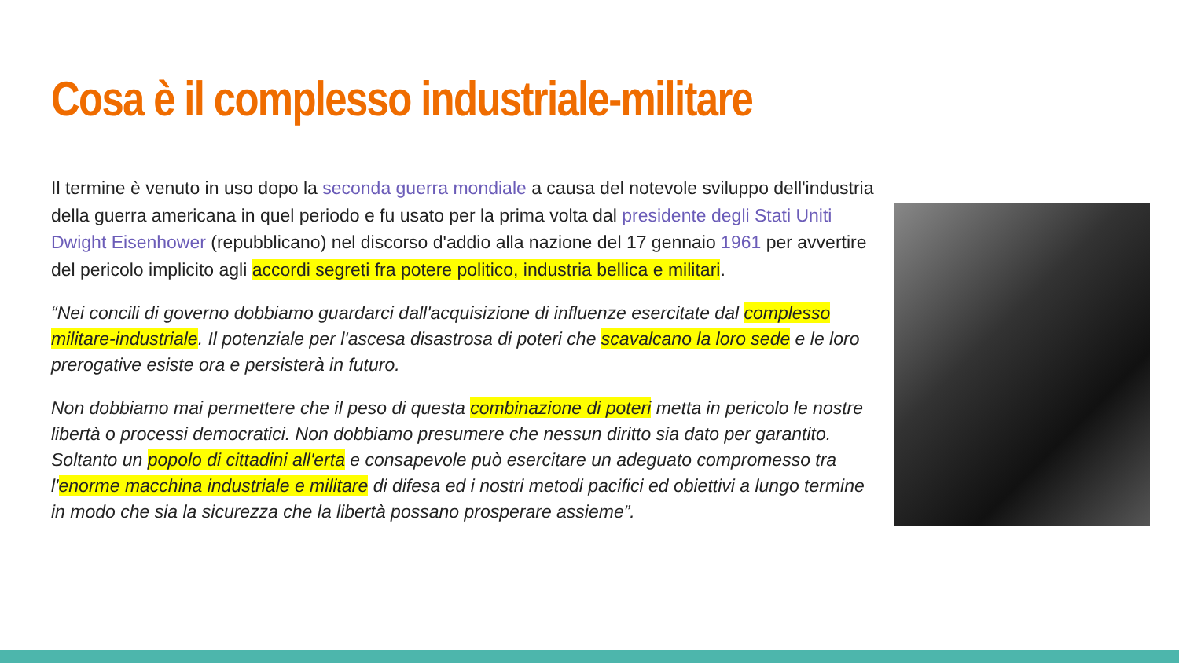Cosa è il complesso industriale-militare
Il termine è venuto in uso dopo la seconda guerra mondiale a causa del notevole sviluppo dell'industria della guerra americana in quel periodo e fu usato per la prima volta dal presidente degli Stati Uniti Dwight Eisenhower (repubblicano) nel discorso d'addio alla nazione del 17 gennaio 1961 per avvertire del pericolo implicito agli accordi segreti fra potere politico, industria bellica e militari.
“Nei concili di governo dobbiamo guardarci dall'acquisizione di influenze esercitate dal complesso militare-industriale. Il potenziale per l'ascesa disastrosa di poteri che scavalcano la loro sede e le loro prerogative esiste ora e persisterà in futuro.
Non dobbiamo mai permettere che il peso di questa combinazione di poteri metta in pericolo le nostre libertà o processi democratici. Non dobbiamo presumere che nessun diritto sia dato per garantito. Soltanto un popolo di cittadini all'erta e consapevole può esercitare un adeguato compromesso tra l'enorme macchina industriale e militare di difesa ed i nostri metodi pacifici ed obiettivi a lungo termine in modo che sia la sicurezza che la libertà possano prosperare assieme”.